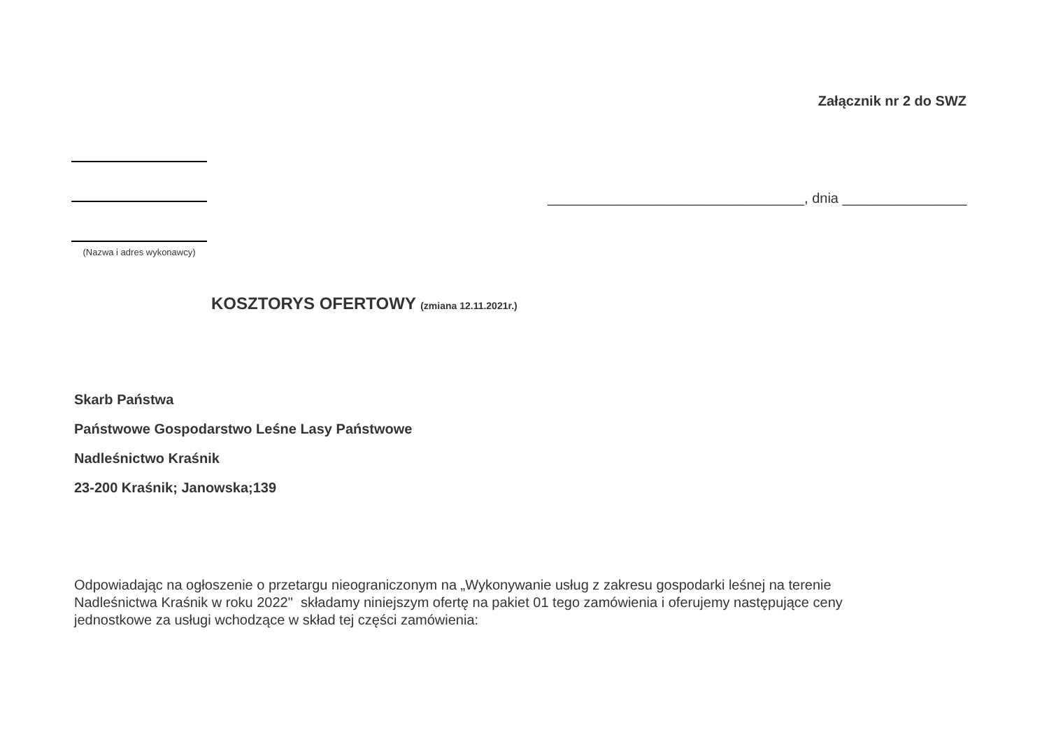Załącznik nr 2 do SWZ
(Nazwa i adres wykonawcy)
_________________________________, dnia ________________
KOSZTORYS OFERTOWY (zmiana 12.11.2021r.)
Skarb Państwa
Państwowe Gospodarstwo Leśne Lasy Państwowe
Nadleśnictwo Kraśnik
23-200 Kraśnik; Janowska;139
Odpowiadając na ogłoszenie o przetargu nieograniczonym na „Wykonywanie usług z zakresu gospodarki leśnej na terenie Nadleśnictwa Kraśnik w roku 2022" składamy niniejszym ofertę na pakiet 01 tego zamówienia i oferujemy następujące ceny jednostkowe za usługi wchodzące w skład tej części zamówienia: